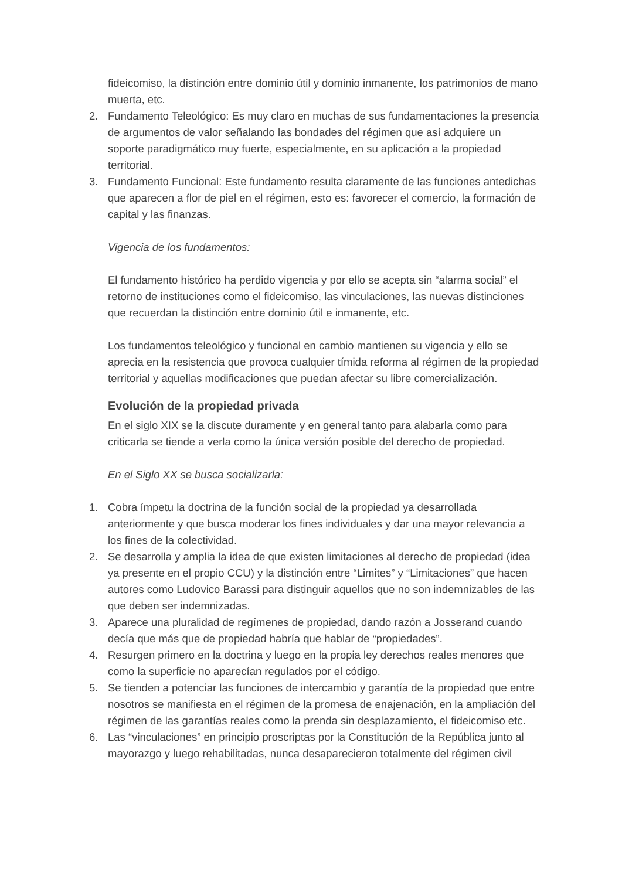fideicomiso, la distinción entre dominio útil y dominio inmanente, los patrimonios de mano muerta, etc.
2. Fundamento Teleológico: Es muy claro en muchas de sus fundamentaciones la presencia de argumentos de valor señalando las bondades del régimen que así adquiere un soporte paradigmático muy fuerte, especialmente, en su aplicación a la propiedad territorial.
3. Fundamento Funcional: Este fundamento resulta claramente de las funciones antedichas que aparecen a flor de piel en el régimen, esto es: favorecer el comercio, la formación de capital y las finanzas.
Vigencia de los fundamentos:
El fundamento histórico ha perdido vigencia y por ello se acepta sin “alarma social” el retorno de instituciones como el fideicomiso, las vinculaciones, las nuevas distinciones que recuerdan la distinción entre dominio útil e inmanente, etc.
Los fundamentos teleológico y funcional en cambio mantienen su vigencia y ello se aprecia en la resistencia que provoca cualquier tímida reforma al régimen de la propiedad territorial y aquellas modificaciones que puedan afectar su libre comercialización.
Evolución de la propiedad privada
En el siglo XIX se la discute duramente y en general tanto para alabarla como para criticarla se tiende a verla como la única versión posible del derecho de propiedad.
En el Siglo XX se busca socializarla:
1. Cobra ímpetu la doctrina de la función social de la propiedad ya desarrollada anteriormente y que busca moderar los fines individuales y dar una mayor relevancia a los fines de la colectividad.
2. Se desarrolla y amplia la idea de que existen limitaciones al derecho de propiedad (idea ya presente en el propio CCU) y la distinción entre “Limites” y “Limitaciones” que hacen autores como Ludovico Barassi para distinguir aquellos que no son indemnizables de las que deben ser indemnizadas.
3. Aparece una pluralidad de regímenes de propiedad, dando razón a Josserand cuando decía que más que de propiedad habría que hablar de “propiedades”.
4. Resurgen primero en la doctrina y luego en la propia ley derechos reales menores que como la superficie no aparecían regulados por el código.
5. Se tienden a potenciar las funciones de intercambio y garantía de la propiedad que entre nosotros se manifiesta en el régimen de la promesa de enajenación, en la ampliación del régimen de las garantías reales como la prenda sin desplazamiento, el fideicomiso etc.
6. Las “vinculaciones” en principio proscriptas por la Constitución de la República junto al mayorazgo y luego rehabilitadas, nunca desaparecieron totalmente del régimen civil